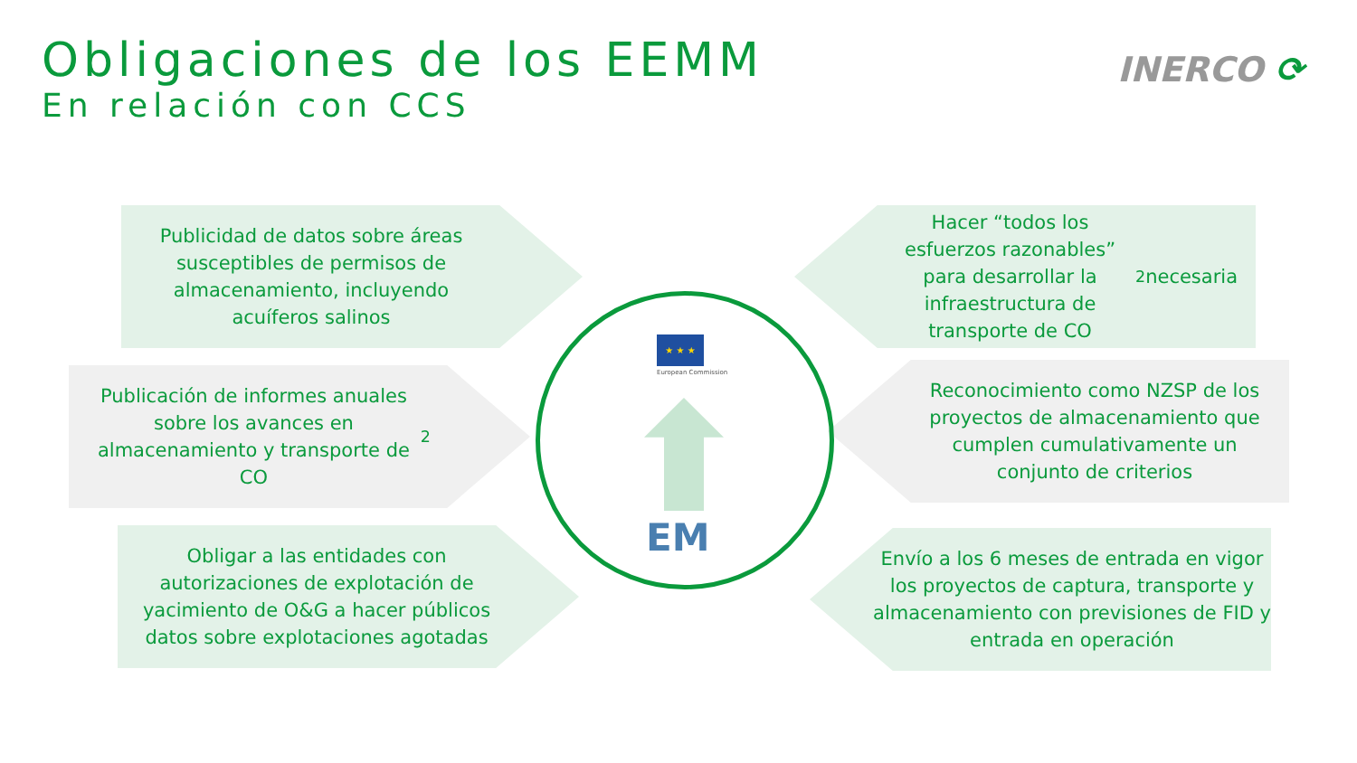Obligaciones de los EEMM
En relación con CCS
INERCO ⟳
Publicidad de datos sobre áreas susceptibles de permisos de almacenamiento, incluyendo acuíferos salinos
Publicación de informes anuales sobre los avances en almacenamiento y transporte de CO<sub>2</sub>
Obligar a las entidades con autorizaciones de explotación de yacimiento de O&G a hacer públicos datos sobre explotaciones agotadas
Hacer “todos los esfuerzos razonables” para desarrollar la infraestructura de transporte de CO<sub>2</sub> necesaria
Reconocimiento como NZSP de los proyectos de almacenamiento que cumplen cumulativamente un conjunto de criterios
Envío a los 6 meses de entrada en vigor los proyectos de captura, transporte y almacenamiento con previsiones de FID y entrada en operación
★ ★ ★
European Commission
EM